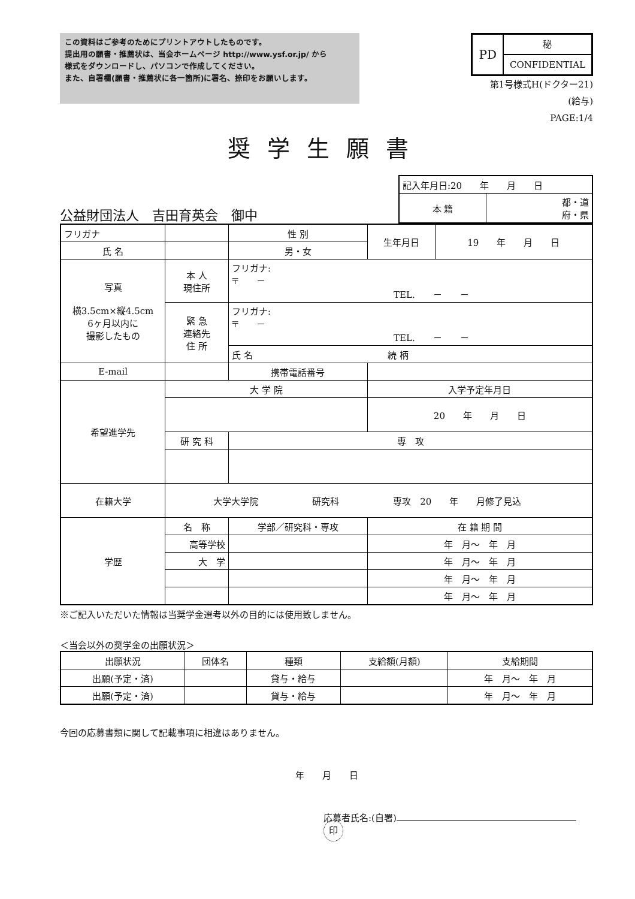この資料はご参考のためにプリントアウトしたものです。
提出用の願書・推薦状は、当会ホームページ http://www.ysf.or.jp/ から
様式をダウンロードし、パソコンで作成してください。
また、自署欄(願書・推薦状に各一箇所)に署名、捺印をお願いします。
| PD | 秘 |
| | CONFIDENTIAL |
第1号様式H(ドクター21)
(給与)
PAGE:1/4
奨学生願書
公益財団法人　吉田育英会　御中
| 記入年月日:20 年 月 日 | |
| 本 籍 | 都・道 府・県 |
| フリガナ | | | | 性 別 | 生年月日 | 19 年 月 日 |
| 氏 名 | | | | 男・女 | | |
| 写真 横3.5cm×縦4.5cm 6ヶ月以内に 撮影したもの | | 本 人 現住所 | フリガナ: 〒 － TEL. － － | | | |
| | | 緊 急 連絡先 住 所 | フリガナ: 〒 － TEL. － － | | | |
| | | | 氏 名 続 柄 | | | |
| E-mail | | | | 携帯電話番号 | | |
| 希望進学先 | 大 学 院 | | | | 入学予定年月日 | |
| | | | | | 20 年 月 日 | |
| | 研 究 科 | | | 専 攻 | | |
| 在籍大学 | 大学大学院 研究科 専攻 20 年 月修了見込 | | | | | |
| 学歴 | 名 称 | | 学部／研究科・専攻 | | 在 籍 期 間 | |
| | 高等学校 | | | | 年 月～ 年 月 | |
| | 大 学 | | | | 年 月～ 年 月 | |
| | | | | | 年 月～ 年 月 | |
| | | | | | 年 月～ 年 月 | |
※ご記入いただいた情報は当奨学金選考以外の目的には使用致しません。
＜当会以外の奨学金の出願状況＞
| 出願状況 | 団体名 | 種類 | 支給額(月額) | 支給期間 |
| 出願(予定・済) | | 貸与・給与 | | 年 月～ 年 月 |
| 出願(予定・済) | | 貸与・給与 | | 年 月～ 年 月 |
今回の応募書類に関して記載事項に相違はありません。
年　　月　　日
応募者氏名:(自署) 印